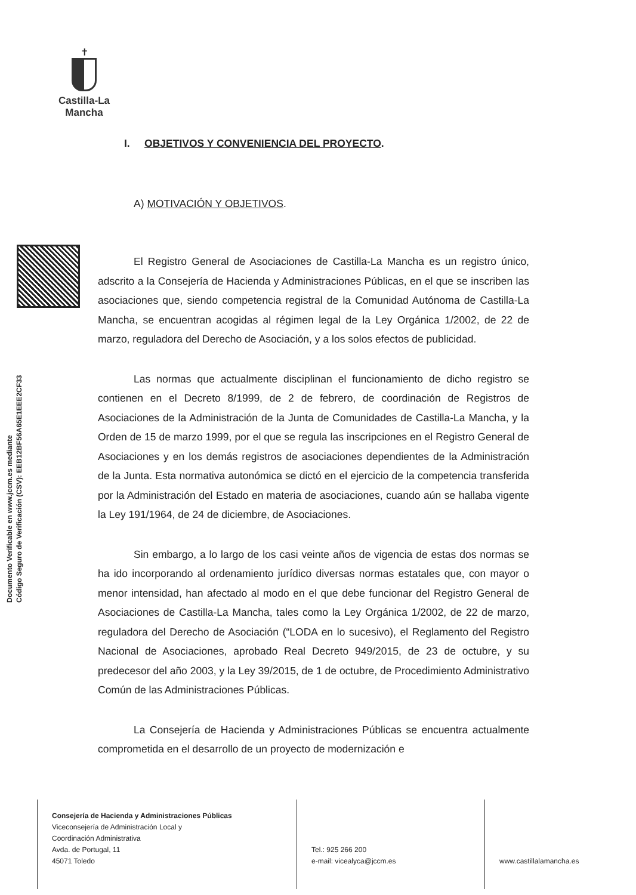✝
Castilla-La Mancha
Documento Verificable en www.jccm.es mediante
Código Seguro de Verificación (CSV): EEB12BF56A65E1EEE2CF33
I. OBJETIVOS Y CONVENIENCIA DEL PROYECTO.
A) MOTIVACIÓN Y OBJETIVOS.
El Registro General de Asociaciones de Castilla-La Mancha es un registro único, adscrito a la Consejería de Hacienda y Administraciones Públicas, en el que se inscriben las asociaciones que, siendo competencia registral de la Comunidad Autónoma de Castilla-La Mancha, se encuentran acogidas al régimen legal de la Ley Orgánica 1/2002, de 22 de marzo, reguladora del Derecho de Asociación, y a los solos efectos de publicidad.
Las normas que actualmente disciplinan el funcionamiento de dicho registro se contienen en el Decreto 8/1999, de 2 de febrero, de coordinación de Registros de Asociaciones de la Administración de la Junta de Comunidades de Castilla-La Mancha, y la Orden de 15 de marzo 1999, por el que se regula las inscripciones en el Registro General de Asociaciones y en los demás registros de asociaciones dependientes de la Administración de la Junta. Esta normativa autonómica se dictó en el ejercicio de la competencia transferida por la Administración del Estado en materia de asociaciones, cuando aún se hallaba vigente la Ley 191/1964, de 24 de diciembre, de Asociaciones.
Sin embargo, a lo largo de los casi veinte años de vigencia de estas dos normas se ha ido incorporando al ordenamiento jurídico diversas normas estatales que, con mayor o menor intensidad, han afectado al modo en el que debe funcionar del Registro General de Asociaciones de Castilla-La Mancha, tales como la Ley Orgánica 1/2002, de 22 de marzo, reguladora del Derecho de Asociación (“LODA en lo sucesivo), el Reglamento del Registro Nacional de Asociaciones, aprobado Real Decreto 949/2015, de 23 de octubre, y su predecesor del año 2003, y la Ley 39/2015, de 1 de octubre, de Procedimiento Administrativo Común de las Administraciones Públicas.
La Consejería de Hacienda y Administraciones Públicas se encuentra actualmente comprometida en el desarrollo de un proyecto de modernización e
Consejería de Hacienda y Administraciones Públicas
Viceconsejería de Administración Local y
Coordinación Administrativa
Avda. de Portugal, 11
45071 Toledo
Tel.: 925 266 200
e-mail: vicealyca@jccm.es
www.castillalamancha.es